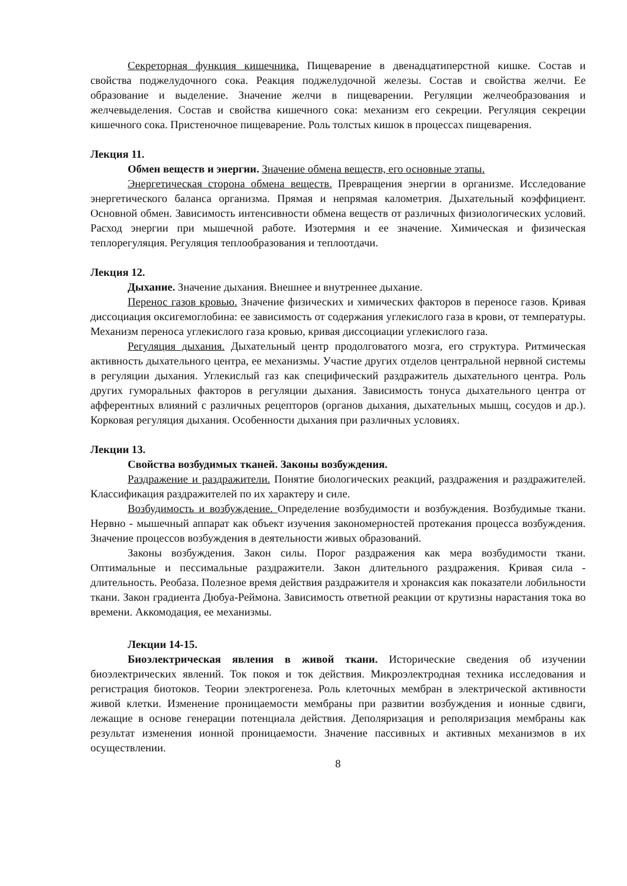Секреторная функция кишечника. Пищеварение в двенадцатиперстной кишке. Состав и свойства поджелудочного сока. Реакция поджелудочной железы. Состав и свойства желчи. Ее образование и выделение. Значение желчи в пищеварении. Регуляции желчеобразования и желчевыделения. Состав и свойства кишечного сока: механизм его секреции. Регуляция секреции кишечного сока. Пристеночное пищеварение. Роль толстых кишок в процессах пищеварения.
Лекция 11.
Обмен веществ и энергии. Значение обмена веществ, его основные этапы.
Энергетическая сторона обмена веществ. Превращения энергии в организме. Исследование энергетического баланса организма. Прямая и непрямая калометрия. Дыхательный коэффициент. Основной обмен. Зависимость интенсивности обмена веществ от различных физиологических условий. Расход энергии при мышечной работе. Изотермия и ее значение. Химическая и физическая теплорегуляция. Регуляция теплообразования и теплоотдачи.
Лекция 12.
Дыхание. Значение дыхания. Внешнее и внутреннее дыхание.
Перенос газов кровью. Значение физических и химических факторов в переносе газов. Кривая диссоциация оксигемоглобина: ее зависимость от содержания углекислого газа в крови, от температуры. Механизм переноса углекислого газа кровью, кривая диссоциации углекислого газа.
Регуляция дыхания. Дыхательный центр продолговатого мозга, его структура. Ритмическая активность дыхательного центра, ее механизмы. Участие других отделов центральной нервной системы в регуляции дыхания. Углекислый газ как специфический раздражитель дыхательного центра. Роль других гуморальных факторов в регуляции дыхания. Зависимость тонуса дыхательного центра от афферентных влияний с различных рецепторов (органов дыхания, дыхательных мышц, сосудов и др.). Корковая регуляция дыхания. Особенности дыхания при различных условиях.
Лекции 13.
Свойства возбудимых тканей. Законы возбуждения.
Раздражение и раздражители. Понятие биологических реакций, раздражения и раздражителей. Классификация раздражителей по их характеру и силе.
Возбудимость и возбуждение. Определение возбудимости и возбуждения. Возбудимые ткани. Нервно - мышечный аппарат как объект изучения закономерностей протекания процесса возбуждения. Значение процессов возбуждения в деятельности живых образований.
Законы возбуждения. Закон силы. Порог раздражения как мера возбудимости ткани. Оптимальные и пессимальные раздражители. Закон длительного раздражения. Кривая сила - длительность. Реобаза. Полезное время действия раздражителя и хронаксия как показатели лобильности ткани. Закон градиента Дюбуа-Реймона. Зависимость ответной реакции от крутизны нарастания тока во времени. Аккомодация, ее механизмы.
Лекции 14-15.
Биоэлектрическая явления в живой ткани. Исторические сведения об изучении биоэлектрических явлений. Ток покоя и ток действия. Микроэлектродная техника исследования и регистрация биотоков. Теории электрогенеза. Роль клеточных мембран в электрической активности живой клетки. Изменение проницаемости мембраны при развитии возбуждения и ионные сдвиги, лежащие в основе генерации потенциала действия. Деполяризация и реполяризация мембраны как результат изменения ионной проницаемости. Значение пассивных и активных механизмов в их осуществлении.
8